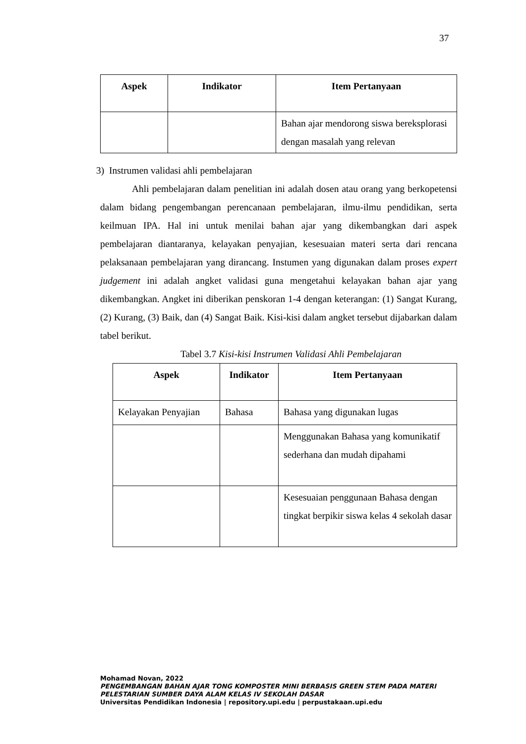37
| Aspek | Indikator | Item Pertanyaan |
| --- | --- | --- |
| | | Bahan ajar mendorong siswa bereksplorasi dengan masalah yang relevan |
3) Instrumen validasi ahli pembelajaran
Ahli pembelajaran dalam penelitian ini adalah dosen atau orang yang berkopetensi dalam bidang pengembangan perencanaan pembelajaran, ilmu-ilmu pendidikan, serta keilmuan IPA. Hal ini untuk menilai bahan ajar yang dikembangkan dari aspek pembelajaran diantaranya, kelayakan penyajian, kesesuaian materi serta dari rencana pelaksanaan pembelajaran yang dirancang. Instumen yang digunakan dalam proses expert judgement ini adalah angket validasi guna mengetahui kelayakan bahan ajar yang dikembangkan. Angket ini diberikan penskoran 1-4 dengan keterangan: (1) Sangat Kurang, (2) Kurang, (3) Baik, dan (4) Sangat Baik. Kisi-kisi dalam angket tersebut dijabarkan dalam tabel berikut.
Tabel 3.7 Kisi-kisi Instrumen Validasi Ahli Pembelajaran
| Aspek | Indikator | Item Pertanyaan |
| --- | --- | --- |
| Kelayakan Penyajian | Bahasa | Bahasa yang digunakan lugas |
| | | Menggunakan Bahasa yang komunikatif sederhana dan mudah dipahami |
| | | Kesesuaian penggunaan Bahasa dengan tingkat berpikir siswa kelas 4 sekolah dasar |
Mohamad Novan, 2022
PENGEMBANGAN BAHAN AJAR TONG KOMPOSTER MINI BERBASIS GREEN STEM PADA MATERI
PELESTARIAN SUMBER DAYA ALAM KELAS IV SEKOLAH DASAR
Universitas Pendidikan Indonesia | repository.upi.edu | perpustakaan.upi.edu